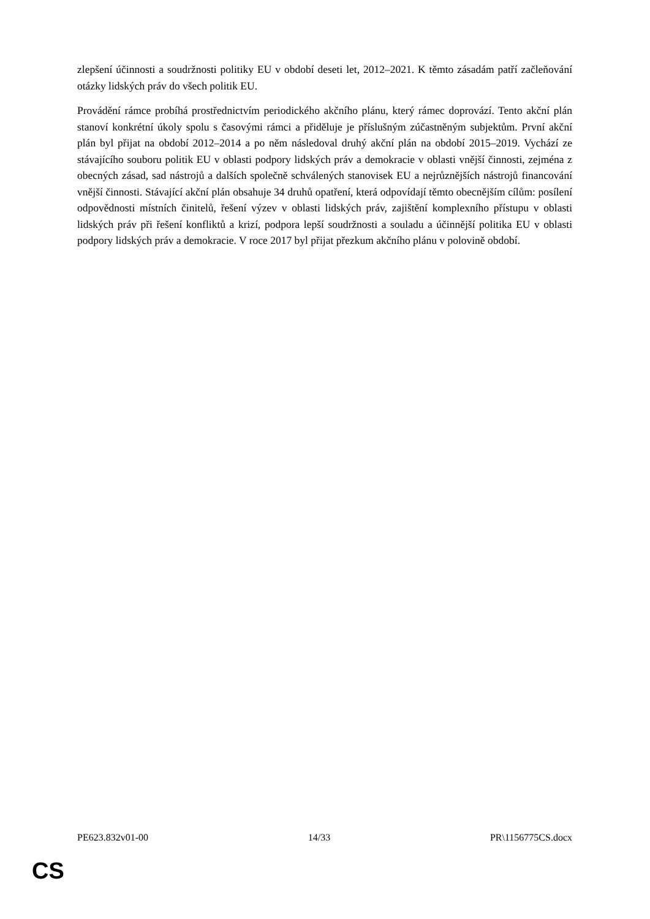zlepšení účinnosti a soudržnosti politiky EU v období deseti let, 2012–2021. K těmto zásadám patří začleňování otázky lidských práv do všech politik EU.
Provádění rámce probíhá prostřednictvím periodického akčního plánu, který rámec doprovází. Tento akční plán stanoví konkrétní úkoly spolu s časovými rámci a přiděluje je příslušným zúčastněným subjektům. První akční plán byl přijat na období 2012–2014 a po něm následoval druhý akční plán na období 2015–2019. Vychází ze stávajícího souboru politik EU v oblasti podpory lidských práv a demokracie v oblasti vnější činnosti, zejména z obecných zásad, sad nástrojů a dalších společně schválených stanovisek EU a nejrůznějších nástrojů financování vnější činnosti. Stávající akční plán obsahuje 34 druhů opatření, která odpovídají těmto obecnějším cílům: posílení odpovědnosti místních činitelů, řešení výzev v oblasti lidských práv, zajištění komplexního přístupu v oblasti lidských práv při řešení konfliktů a krizí, podpora lepší soudržnosti a souladu a účinnější politika EU v oblasti podpory lidských práv a demokracie. V roce 2017 byl přijat přezkum akčního plánu v polovině období.
PE623.832v01-00 14/33 PR\1156775CS.docx
CS